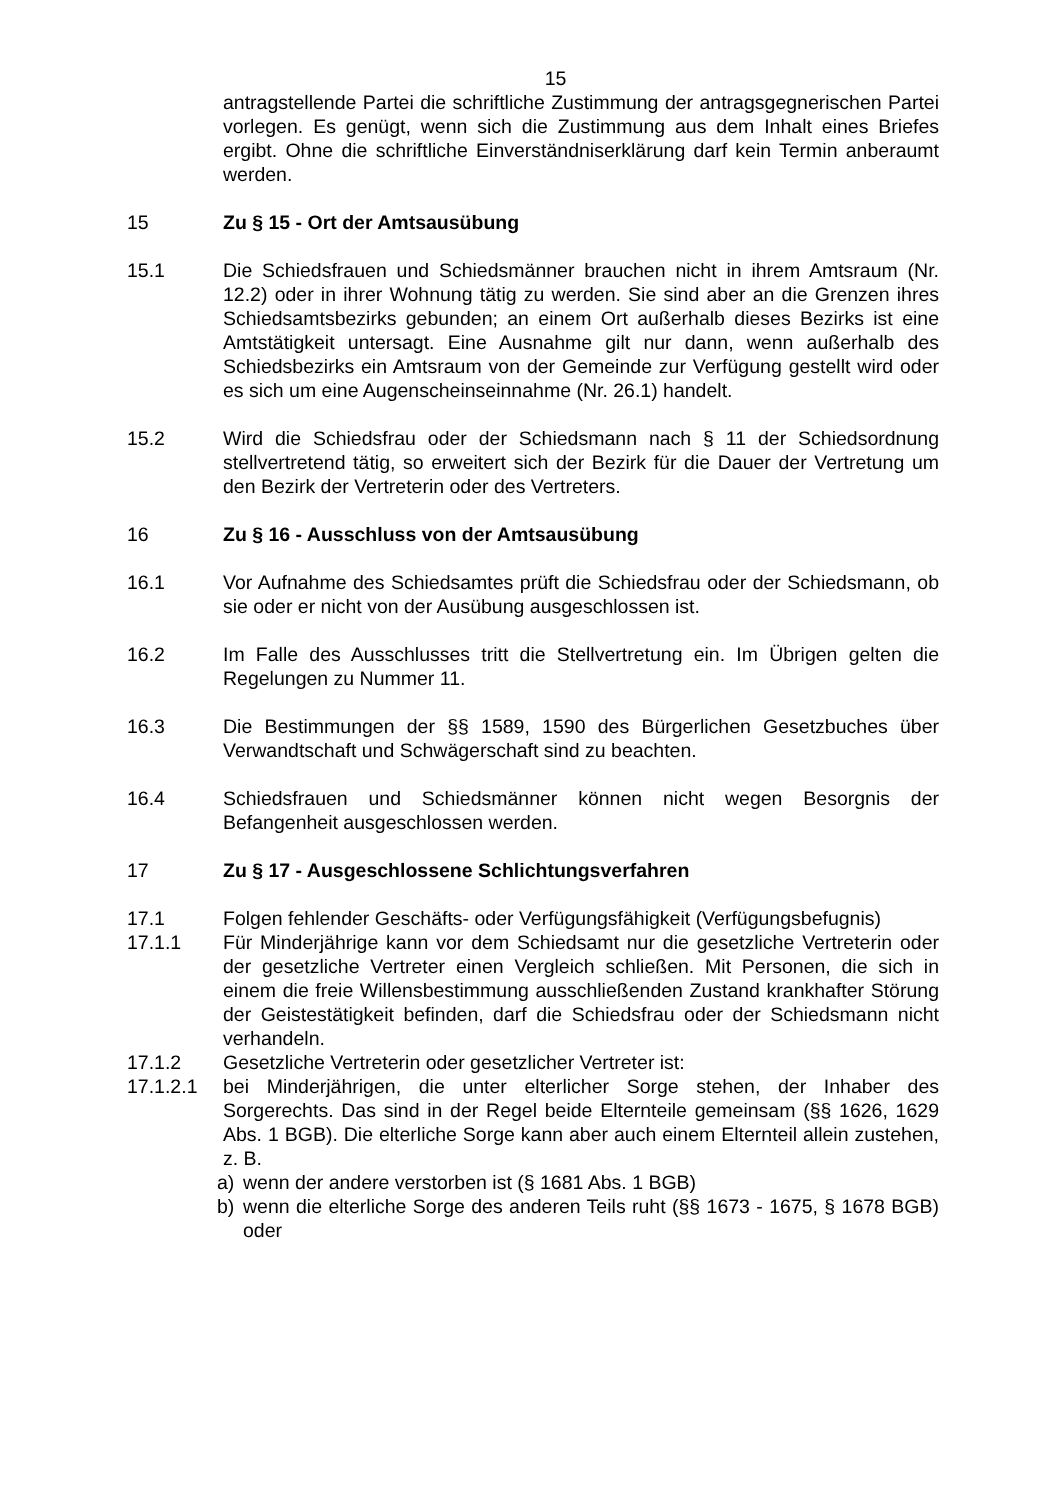15
antragstellende Partei die schriftliche Zustimmung der antragsgegnerischen Partei vorlegen. Es genügt, wenn sich die Zustimmung aus dem Inhalt eines Briefes ergibt. Ohne die schriftliche Einverständniserklärung darf kein Termin anberaumt werden.
15 Zu § 15 - Ort der Amtsausübung
15.1 Die Schiedsfrauen und Schiedsmänner brauchen nicht in ihrem Amtsraum (Nr. 12.2) oder in ihrer Wohnung tätig zu werden. Sie sind aber an die Grenzen ihres Schiedsamtsbezirks gebunden; an einem Ort außerhalb dieses Bezirks ist eine Amtstätigkeit untersagt. Eine Ausnahme gilt nur dann, wenn außerhalb des Schiedsbezirks ein Amtsraum von der Gemeinde zur Verfügung gestellt wird oder es sich um eine Augenscheinseinnahme (Nr. 26.1) handelt.
15.2 Wird die Schiedsfrau oder der Schiedsmann nach § 11 der Schiedsordnung stellvertretend tätig, so erweitert sich der Bezirk für die Dauer der Vertretung um den Bezirk der Vertreterin oder des Vertreters.
16 Zu § 16 - Ausschluss von der Amtsausübung
16.1 Vor Aufnahme des Schiedsamtes prüft die Schiedsfrau oder der Schiedsmann, ob sie oder er nicht von der Ausübung ausgeschlossen ist.
16.2 Im Falle des Ausschlusses tritt die Stellvertretung ein. Im Übrigen gelten die Regelungen zu Nummer 11.
16.3 Die Bestimmungen der §§ 1589, 1590 des Bürgerlichen Gesetzbuches über Verwandtschaft und Schwägerschaft sind zu beachten.
16.4 Schiedsfrauen und Schiedsmänner können nicht wegen Besorgnis der Befangenheit ausgeschlossen werden.
17 Zu § 17 - Ausgeschlossene Schlichtungsverfahren
17.1 Folgen fehlender Geschäfts- oder Verfügungsfähigkeit (Verfügungsbefugnis)
17.1.1 Für Minderjährige kann vor dem Schiedsamt nur die gesetzliche Vertreterin oder der gesetzliche Vertreter einen Vergleich schließen. Mit Personen, die sich in einem die freie Willensbestimmung ausschließenden Zustand krankhafter Störung der Geistestätigkeit befinden, darf die Schiedsfrau oder der Schiedsmann nicht verhandeln.
17.1.2 Gesetzliche Vertreterin oder gesetzlicher Vertreter ist:
17.1.2.1 bei Minderjährigen, die unter elterlicher Sorge stehen, der Inhaber des Sorgerechts. Das sind in der Regel beide Elternteile gemeinsam (§§ 1626, 1629 Abs. 1 BGB). Die elterliche Sorge kann aber auch einem Elternteil allein zustehen, z. B.
a) wenn der andere verstorben ist (§ 1681 Abs. 1 BGB)
b) wenn die elterliche Sorge des anderen Teils ruht (§§ 1673 - 1675, § 1678 BGB) oder